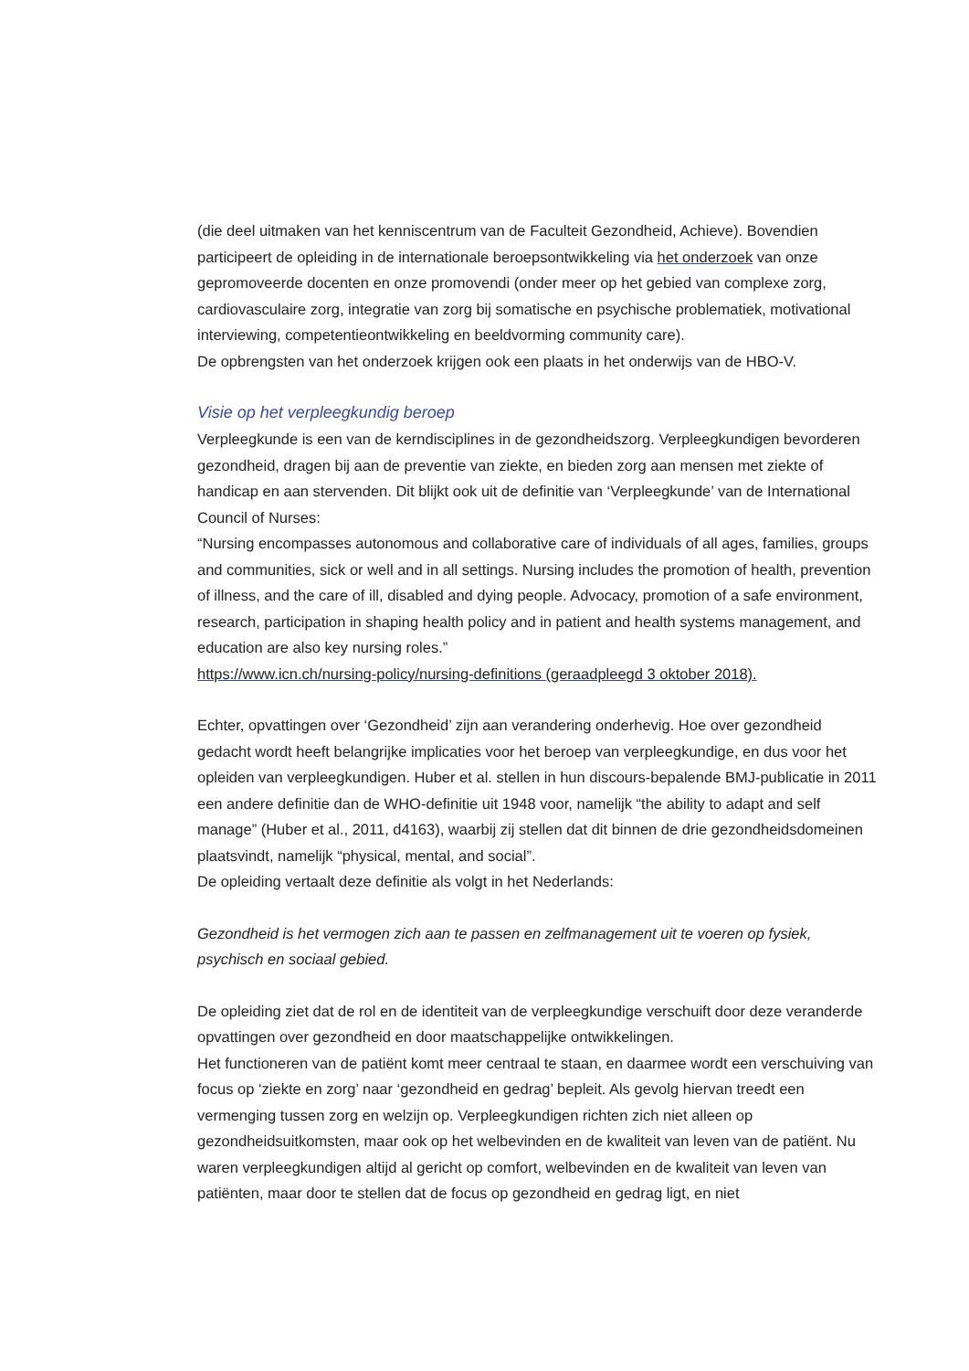(die deel uitmaken van het kenniscentrum van de Faculteit Gezondheid, Achieve). Bovendien participeert de opleiding in de internationale beroepsontwikkeling via het onderzoek van onze gepromoveerde docenten en onze promovendi (onder meer op het gebied van complexe zorg, cardiovasculaire zorg, integratie van zorg bij somatische en psychische problematiek, motivational interviewing, competentieontwikkeling en beeldvorming community care).
De opbrengsten van het onderzoek krijgen ook een plaats in het onderwijs van de HBO-V.
Visie op het verpleegkundig beroep
Verpleegkunde is een van de kerndisciplines in de gezondheidszorg. Verpleegkundigen bevorderen gezondheid, dragen bij aan de preventie van ziekte, en bieden zorg aan mensen met ziekte of handicap en aan stervenden. Dit blijkt ook uit de definitie van ‘Verpleegkunde’ van de International Council of Nurses:
“Nursing encompasses autonomous and collaborative care of individuals of all ages, families, groups and communities, sick or well and in all settings. Nursing includes the promotion of health, prevention of illness, and the care of ill, disabled and dying people. Advocacy, promotion of a safe environment, research, participation in shaping health policy and in patient and health systems management, and education are also key nursing roles.”
https://www.icn.ch/nursing-policy/nursing-definitions (geraadpleegd 3 oktober 2018).
Echter, opvattingen over ‘Gezondheid’ zijn aan verandering onderhevig. Hoe over gezondheid gedacht wordt heeft belangrijke implicaties voor het beroep van verpleegkundige, en dus voor het opleiden van verpleegkundigen. Huber et al. stellen in hun discours-bepalende BMJ-publicatie in 2011 een andere definitie dan de WHO-definitie uit 1948 voor, namelijk “the ability to adapt and self manage” (Huber et al., 2011, d4163), waarbij zij stellen dat dit binnen de drie gezondheidsdomeinen plaatsvindt, namelijk “physical, mental, and social”.
De opleiding vertaalt deze definitie als volgt in het Nederlands:
Gezondheid is het vermogen zich aan te passen en zelfmanagement uit te voeren op fysiek, psychisch en sociaal gebied.
De opleiding ziet dat de rol en de identiteit van de verpleegkundige verschuift door deze veranderde opvattingen over gezondheid en door maatschappelijke ontwikkelingen.
Het functioneren van de patiënt komt meer centraal te staan, en daarmee wordt een verschuiving van focus op ‘ziekte en zorg’ naar ‘gezondheid en gedrag’ bepleit. Als gevolg hiervan treedt een vermenging tussen zorg en welzijn op. Verpleegkundigen richten zich niet alleen op gezondheidsuitkomsten, maar ook op het welbevinden en de kwaliteit van leven van de patiënt. Nu waren verpleegkundigen altijd al gericht op comfort, welbevinden en de kwaliteit van leven van patiënten, maar door te stellen dat de focus op gezondheid en gedrag ligt, en niet